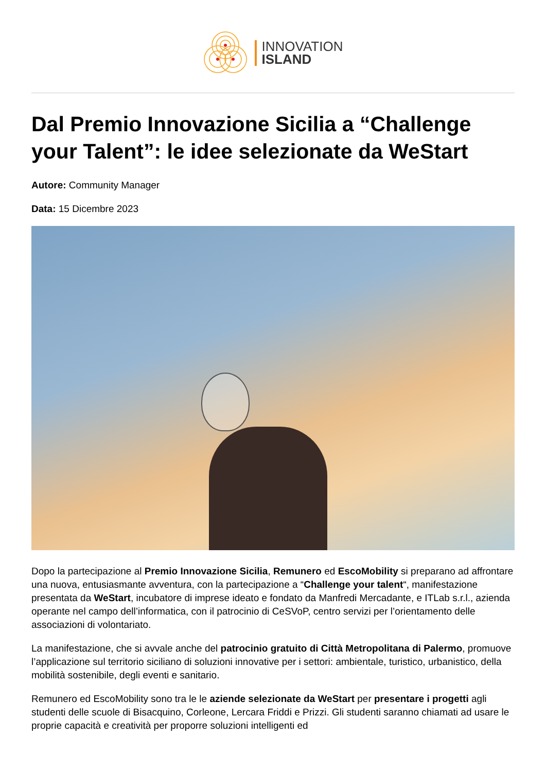INNOVATION
ISLAND
Dal Premio Innovazione Sicilia a “Challenge your Talent”: le idee selezionate da WeStart
Autore: Community Manager
Data: 15 Dicembre 2023
Dopo la partecipazione al Premio Innovazione Sicilia, Remunero ed EscoMobility si preparano ad affrontare una nuova, entusiasmante avventura, con la partecipazione a “Challenge your talent“, manifestazione presentata da WeStart, incubatore di imprese ideato e fondato da Manfredi Mercadante, e ITLab s.r.l., azienda operante nel campo dell’informatica, con il patrocinio di CeSVoP, centro servizi per l’orientamento delle associazioni di volontariato.
La manifestazione, che si avvale anche del patrocinio gratuito di Città Metropolitana di Palermo, promuove l’applicazione sul territorio siciliano di soluzioni innovative per i settori: ambientale, turistico, urbanistico, della mobilità sostenibile, degli eventi e sanitario.
Remunero ed EscoMobility sono tra le le aziende selezionate da WeStart per presentare i progetti agli studenti delle scuole di Bisacquino, Corleone, Lercara Friddi e Prizzi. Gli studenti saranno chiamati ad usare le proprie capacità e creatività per proporre soluzioni intelligenti ed